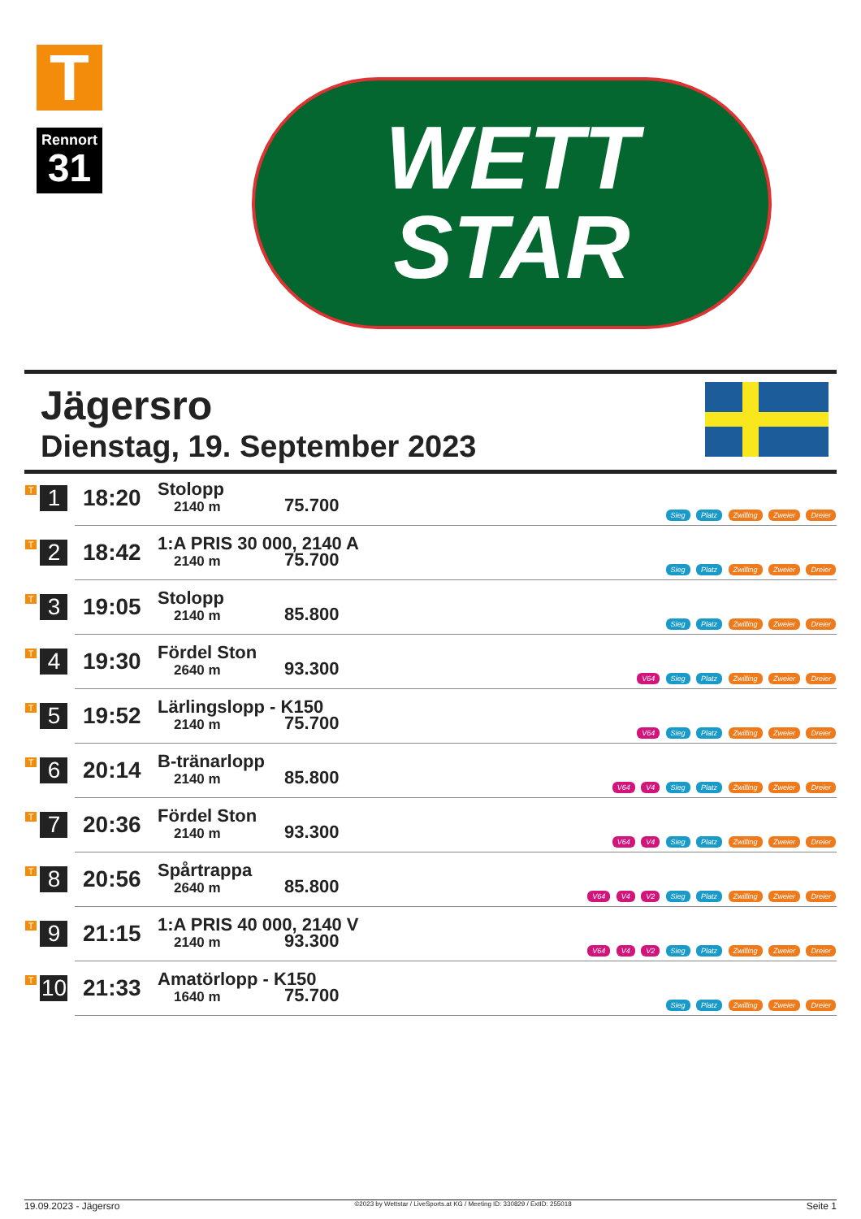T
Rennort
31
WETT
STAR
Jägersro
Dienstag, 19. September 2023
| T 1 | 18:20 | Stolopp 2140 m 75.700 | Sieg Platz Zwilling Zweier Dreier |
| T 2 | 18:42 | 1:A PRIS 30 000, 2140 A 2140 m 75.700 | Sieg Platz Zwilling Zweier Dreier |
| T 3 | 19:05 | Stolopp 2140 m 85.800 | Sieg Platz Zwilling Zweier Dreier |
| T 4 | 19:30 | Fördel Ston 2640 m 93.300 | V64 Sieg Platz Zwilling Zweier Dreier |
| T 5 | 19:52 | Lärlingslopp - K150 2140 m 75.700 | V64 Sieg Platz Zwilling Zweier Dreier |
| T 6 | 20:14 | B-tränarlopp 2140 m 85.800 | V64 V4 Sieg Platz Zwilling Zweier Dreier |
| T 7 | 20:36 | Fördel Ston 2140 m 93.300 | V64 V4 Sieg Platz Zwilling Zweier Dreier |
| T 8 | 20:56 | Spårtrappa 2640 m 85.800 | V64 V4 V2 Sieg Platz Zwilling Zweier Dreier |
| T 9 | 21:15 | 1:A PRIS 40 000, 2140 V 2140 m 93.300 | V64 V4 V2 Sieg Platz Zwilling Zweier Dreier |
| T 10 | 21:33 | Amatörlopp - K150 1640 m 75.700 | Sieg Platz Zwilling Zweier Dreier |
19.09.2023 - Jägersro ©2023 by Wettstar / LiveSports.at KG / Meeting ID: 330829 / ExtID: 255018 Seite 1